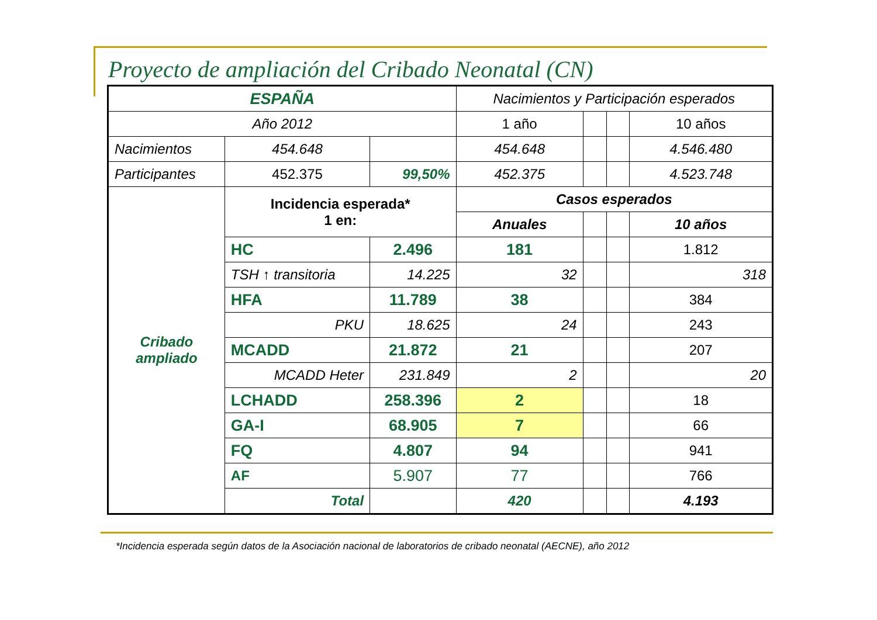Proyecto de ampliación del Cribado Neonatal (CN)
| ESPAÑA | | | Nacimientos y Participación esperados | | | |
| Año 2012 | | | 1 año | | | 10 años |
| Nacimientos | 454.648 | | 454.648 | | | 4.546.480 |
| Participantes | 452.375 | 99,50% | 452.375 | | | 4.523.748 |
| Cribado ampliado | Incidencia esperada* 1 en: | | Casos esperados | | | |
| | | | Anuales | | | 10 años |
| | HC | 2.496 | 181 | | | 1.812 |
| | TSH ↑ transitoria | 14.225 | 32 | | | 318 |
| | HFA | 11.789 | 38 | | | 384 |
| | PKU | 18.625 | 24 | | | 243 |
| | MCADD | 21.872 | 21 | | | 207 |
| | MCADD Heter | 231.849 | 2 | | | 20 |
| | LCHADD | 258.396 | 2 | | | 18 |
| | GA-I | 68.905 | 7 | | | 66 |
| | FQ | 4.807 | 94 | | | 941 |
| | AF | 5.907 | 77 | | | 766 |
| | Total | | 420 | | | 4.193 |
*Incidencia esperada según datos de la Asociación nacional de laboratorios de cribado neonatal (AECNE), año 2012